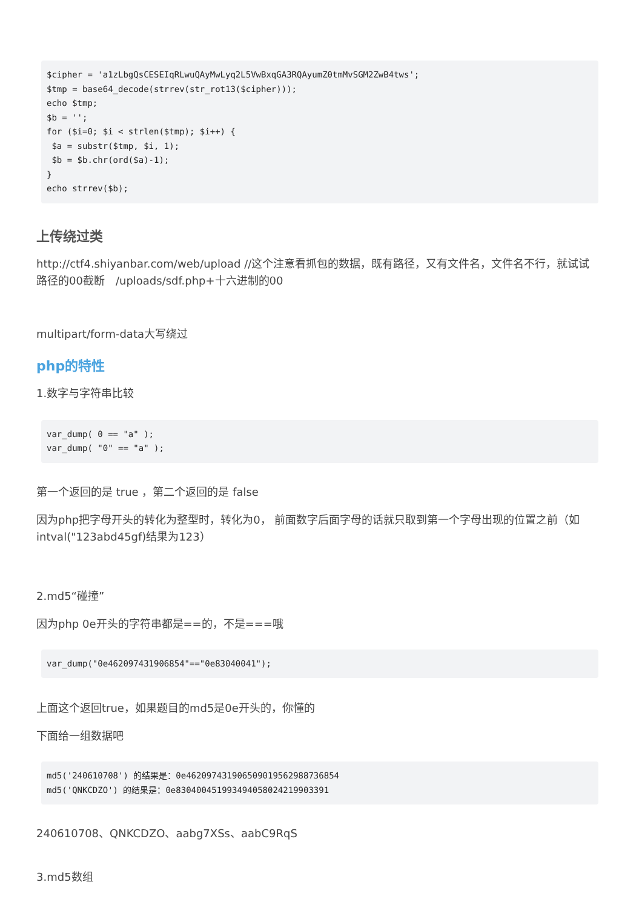$cipher = 'a1zLbgQsCESEIqRLwuQAyMwLyq2L5VwBxqGA3RQAyumZ0tmMvSGM2ZwB4tws';
$tmp = base64_decode(strrev(str_rot13($cipher)));
echo $tmp;
$b = '';
for ($i=0; $i < strlen($tmp); $i++) {
 $a = substr($tmp, $i, 1);
 $b = $b.chr(ord($a)-1);
}
echo strrev($b);
上传绕过类
http://ctf4.shiyanbar.com/web/upload //这个注意看抓包的数据，既有路径，又有文件名，文件名不行，就试试路径的00截断　/uploads/sdf.php+十六进制的00
multipart/form-data大写绕过
php的特性
1.数字与字符串比较
var_dump( 0 == "a" );
var_dump( "0" == "a" );
第一个返回的是 true ，第二个返回的是 false
因为php把字母开头的转化为整型时，转化为0， 前面数字后面字母的话就只取到第一个字母出现的位置之前（如intval("123abd45gf)结果为123）
2.md5“碰撞”
因为php 0e开头的字符串都是==的，不是===哦
var_dump("0e462097431906854"=="0e83040041");
上面这个返回true，如果题目的md5是0e开头的，你懂的
下面给一组数据吧
md5('240610708') 的结果是：0e462097431906509019562988736854
md5('QNKCDZO') 的结果是：0e830400451993494058024219903391
240610708、QNKCDZO、aabg7XSs、aabC9RqS
3.md5数组